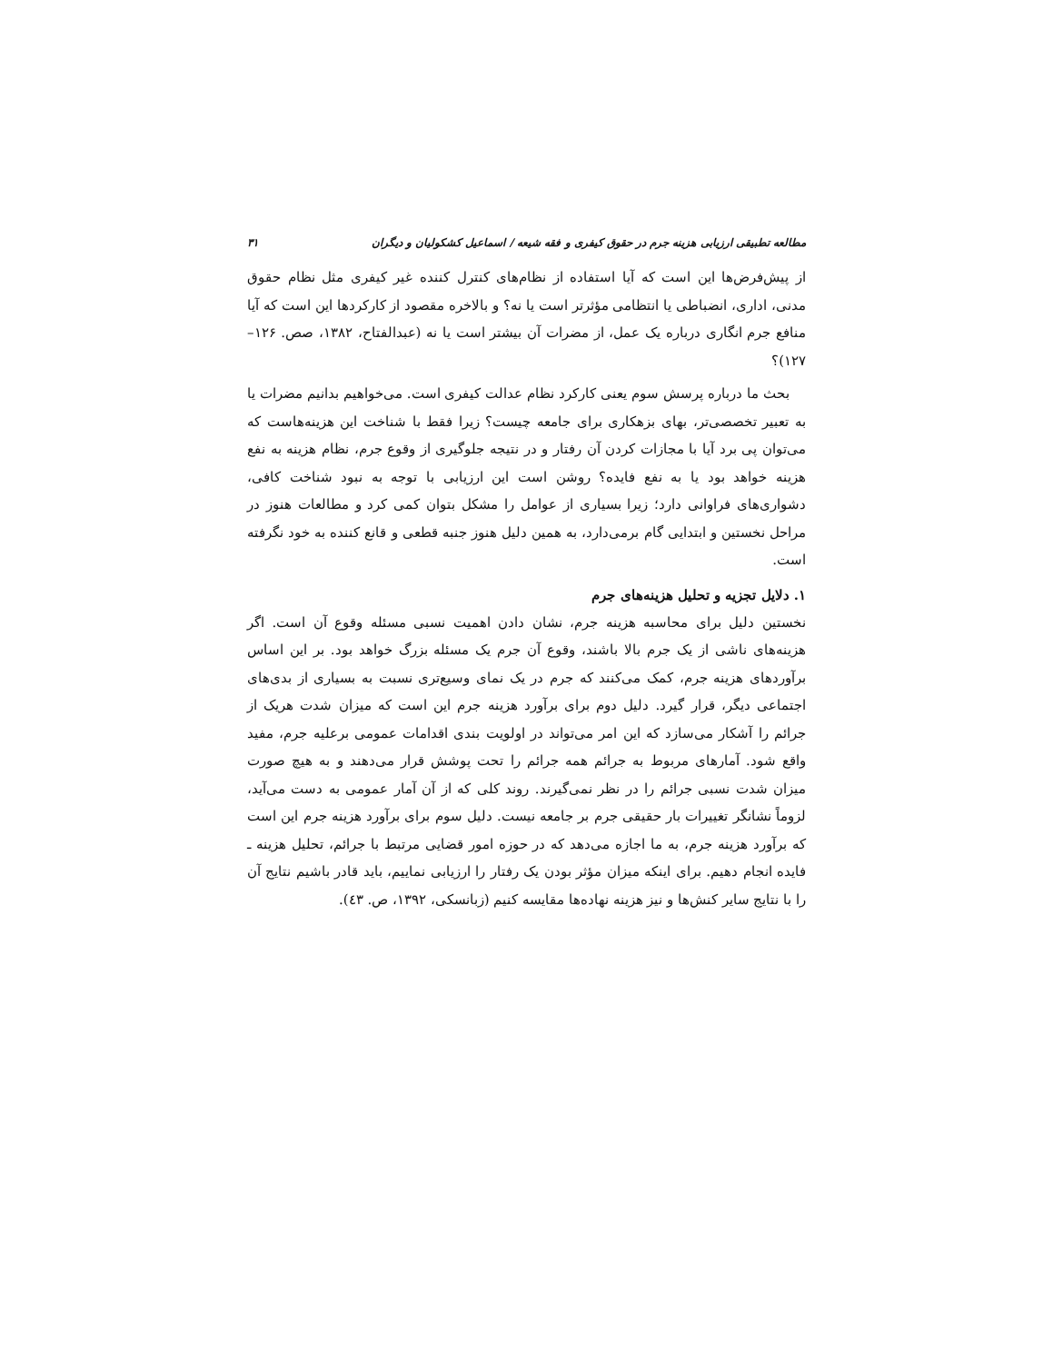مطالعه تطبیقی ارزیابی هزینه جرم در حقوق کیفری و فقه شیعه / اسماعیل کشکولیان و دیگران ۳۱
از پیش‌فرض‌ها این است که آیا استفاده از نظام‌های کنترل کننده غیر کیفری مثل نظام حقوق مدنی، اداری، انضباطی یا انتظامی مؤثرتر است یا نه؟ و بالاخره مقصود از کارکردها این است که آیا منافع جرم انگاری درباره یک عمل، از مضرات آن بیشتر است یا نه (عبدالفتاح، ۱۳۸۲، صص. ۱۲۶–۱۲۷)؟
بحث ما درباره پرسش سوم یعنی کارکرد نظام عدالت کیفری است. می‌خواهیم بدانیم مضرات یا به تعبیر تخصصی‌تر، بهای بزهکاری برای جامعه چیست؟ زیرا فقط با شناخت این هزینه‌هاست که می‌توان پی برد آیا با مجازات کردن آن رفتار و در نتیجه جلوگیری از وقوع جرم، نظام هزینه به نفع هزینه خواهد بود یا به نفع فایده؟ روشن است این ارزیابی با توجه به نبود شناخت کافی، دشواری‌های فراوانی دارد؛ زیرا بسیاری از عوامل را مشکل بتوان کمی کرد و مطالعات هنوز در مراحل نخستین و ابتدایی گام برمی‌دارد، به همین دلیل هنوز جنبه قطعی و قانع کننده به خود نگرفته است.
۱. دلایل تجزیه و تحلیل هزینه‌های جرم
نخستین دلیل برای محاسبه هزینه جرم، نشان دادن اهمیت نسبی مسئله وقوع آن است. اگر هزینه‌های ناشی از یک جرم بالا باشند، وقوع آن جرم یک مسئله بزرگ خواهد بود. بر این اساس برآوردهای هزینه جرم، کمک می‌کنند که جرم در یک نمای وسیع‌تری نسبت به بسیاری از بدی‌های اجتماعی دیگر، قرار گیرد. دلیل دوم برای برآورد هزینه جرم این است که میزان شدت هریک از جرائم را آشکار می‌سازد که این امر می‌تواند در اولویت بندی اقدامات عمومی برعلیه جرم، مفید واقع شود. آمارهای مربوط به جرائم همه جرائم را تحت پوشش قرار می‌دهند و به هیچ صورت میزان شدت نسبی جرائم را در نظر نمی‌گیرند. روند کلی که از آن آمار عمومی به دست می‌آید، لزوماً نشانگر تغییرات بار حقیقی جرم بر جامعه نیست. دلیل سوم برای برآورد هزینه جرم این است که برآورد هزینه جرم، به ما اجازه می‌دهد که در حوزه امور قضایی مرتبط با جرائم، تحلیل هزینه ـ فایده انجام دهیم. برای اینکه میزان مؤثر بودن یک رفتار را ارزیابی نماییم، باید قادر باشیم نتایج آن را با نتایج سایر کنش‌ها و نیز هزینه نهاده‌ها مقایسه کنیم (زبانسکی، ۱۳۹۲، ص. ٤۳).